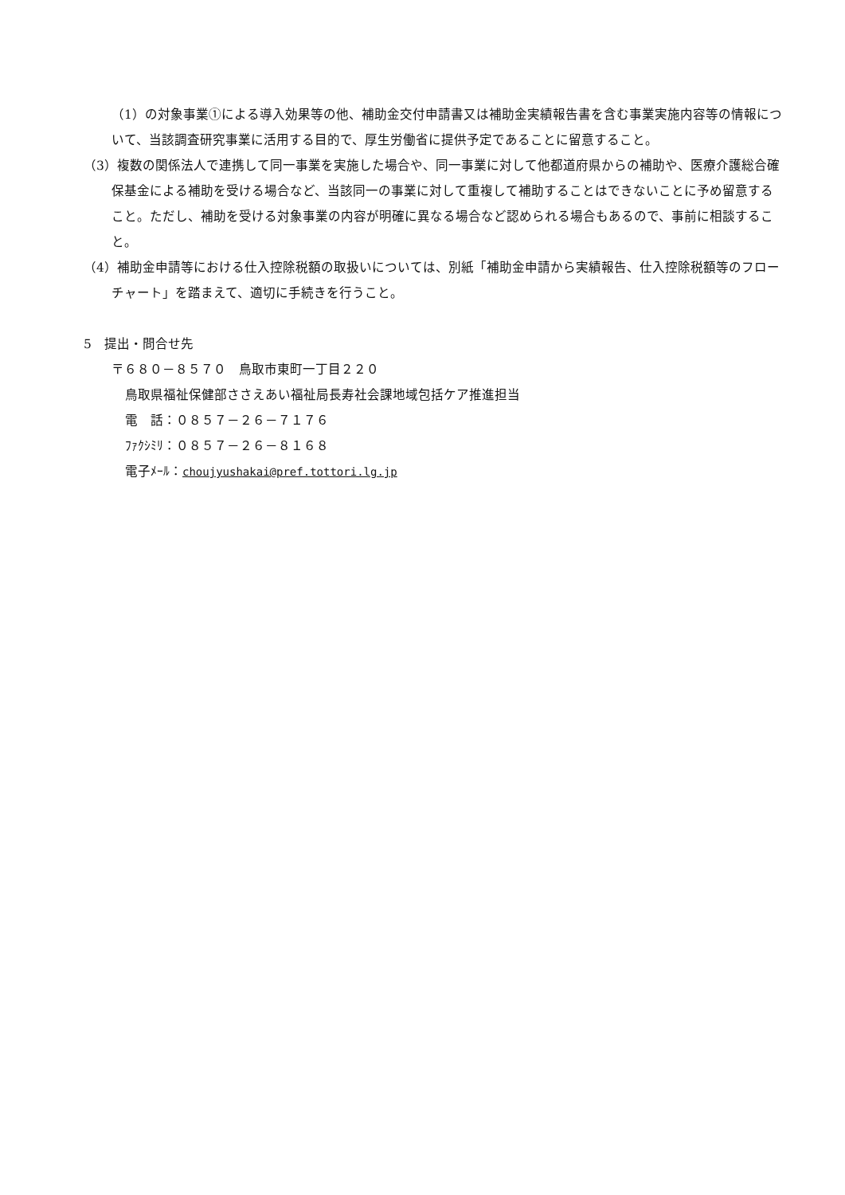（1）の対象事業①による導入効果等の他、補助金交付申請書又は補助金実績報告書を含む事業実施内容等の情報について、当該調査研究事業に活用する目的で、厚生労働省に提供予定であることに留意すること。
（3）複数の関係法人で連携して同一事業を実施した場合や、同一事業に対して他都道府県からの補助や、医療介護総合確保基金による補助を受ける場合など、当該同一の事業に対して重複して補助することはできないことに予め留意すること。ただし、補助を受ける対象事業の内容が明確に異なる場合など認められる場合もあるので、事前に相談すること。
（4）補助金申請等における仕入控除税額の取扱いについては、別紙「補助金申請から実績報告、仕入控除税額等のフローチャート」を踏まえて、適切に手続きを行うこと。
5　提出・問合せ先
〒６８０－８５７０　鳥取市東町一丁目２２０
鳥取県福祉保健部ささえあい福祉局長寿社会課地域包括ケア推進担当
電　話：０８５７－２６－７１７６
ﾌｧｸｼﾐﾘ：０８５７－２６－８１６８
電子ﾒｰﾙ：choujyushakai@pref.tottori.lg.jp